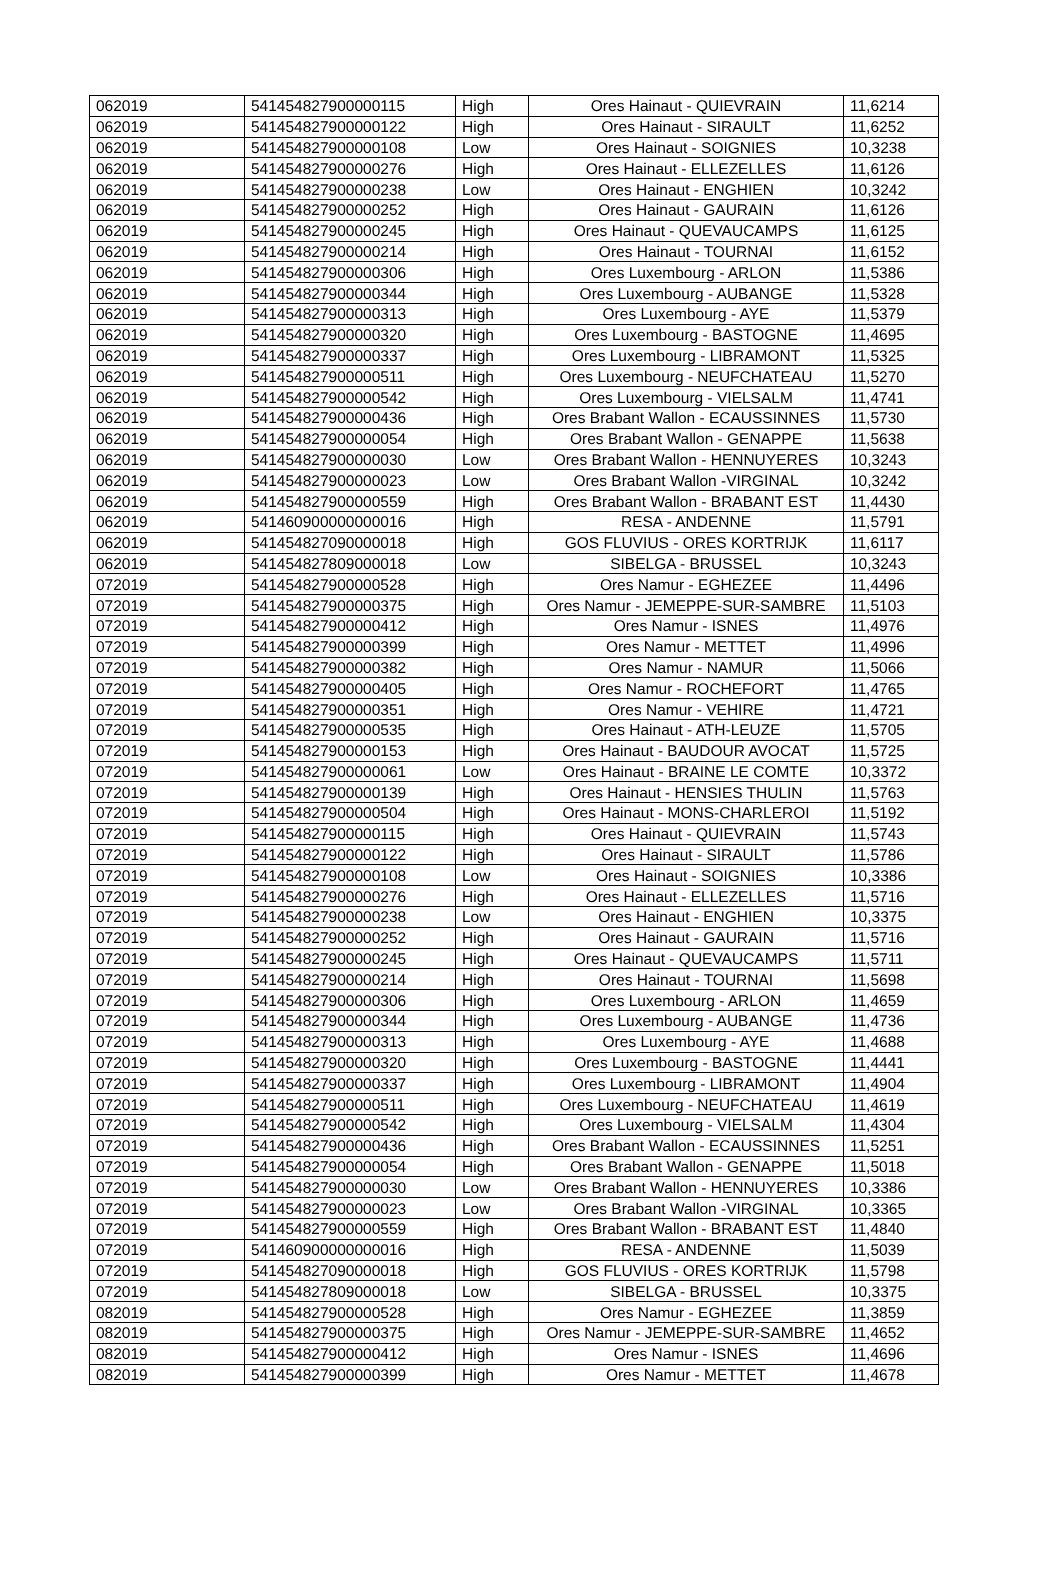| 062019 | 541454827900000115 | High | Ores Hainaut - QUIEVRAIN | 11,6214 |
| 062019 | 541454827900000122 | High | Ores Hainaut - SIRAULT | 11,6252 |
| 062019 | 541454827900000108 | Low | Ores Hainaut - SOIGNIES | 10,3238 |
| 062019 | 541454827900000276 | High | Ores Hainaut - ELLEZELLES | 11,6126 |
| 062019 | 541454827900000238 | Low | Ores Hainaut - ENGHIEN | 10,3242 |
| 062019 | 541454827900000252 | High | Ores Hainaut - GAURAIN | 11,6126 |
| 062019 | 541454827900000245 | High | Ores Hainaut - QUEVAUCAMPS | 11,6125 |
| 062019 | 541454827900000214 | High | Ores Hainaut - TOURNAI | 11,6152 |
| 062019 | 541454827900000306 | High | Ores Luxembourg - ARLON | 11,5386 |
| 062019 | 541454827900000344 | High | Ores Luxembourg - AUBANGE | 11,5328 |
| 062019 | 541454827900000313 | High | Ores Luxembourg - AYE | 11,5379 |
| 062019 | 541454827900000320 | High | Ores Luxembourg - BASTOGNE | 11,4695 |
| 062019 | 541454827900000337 | High | Ores Luxembourg - LIBRAMONT | 11,5325 |
| 062019 | 541454827900000511 | High | Ores Luxembourg - NEUFCHATEAU | 11,5270 |
| 062019 | 541454827900000542 | High | Ores Luxembourg - VIELSALM | 11,4741 |
| 062019 | 541454827900000436 | High | Ores Brabant Wallon - ECAUSSINNES | 11,5730 |
| 062019 | 541454827900000054 | High | Ores Brabant Wallon - GENAPPE | 11,5638 |
| 062019 | 541454827900000030 | Low | Ores Brabant Wallon - HENNUYERES | 10,3243 |
| 062019 | 541454827900000023 | Low | Ores Brabant Wallon -VIRGINAL | 10,3242 |
| 062019 | 541454827900000559 | High | Ores Brabant Wallon - BRABANT EST | 11,4430 |
| 062019 | 541460900000000016 | High | RESA - ANDENNE | 11,5791 |
| 062019 | 541454827090000018 | High | GOS FLUVIUS - ORES KORTRIJK | 11,6117 |
| 062019 | 541454827809000018 | Low | SIBELGA - BRUSSEL | 10,3243 |
| 072019 | 541454827900000528 | High | Ores Namur - EGHEZEE | 11,4496 |
| 072019 | 541454827900000375 | High | Ores Namur - JEMEPPE-SUR-SAMBRE | 11,5103 |
| 072019 | 541454827900000412 | High | Ores Namur - ISNES | 11,4976 |
| 072019 | 541454827900000399 | High | Ores Namur - METTET | 11,4996 |
| 072019 | 541454827900000382 | High | Ores Namur - NAMUR | 11,5066 |
| 072019 | 541454827900000405 | High | Ores Namur - ROCHEFORT | 11,4765 |
| 072019 | 541454827900000351 | High | Ores Namur - VEHIRE | 11,4721 |
| 072019 | 541454827900000535 | High | Ores Hainaut - ATH-LEUZE | 11,5705 |
| 072019 | 541454827900000153 | High | Ores Hainaut - BAUDOUR AVOCAT | 11,5725 |
| 072019 | 541454827900000061 | Low | Ores Hainaut - BRAINE LE COMTE | 10,3372 |
| 072019 | 541454827900000139 | High | Ores Hainaut - HENSIES THULIN | 11,5763 |
| 072019 | 541454827900000504 | High | Ores Hainaut - MONS-CHARLEROI | 11,5192 |
| 072019 | 541454827900000115 | High | Ores Hainaut - QUIEVRAIN | 11,5743 |
| 072019 | 541454827900000122 | High | Ores Hainaut - SIRAULT | 11,5786 |
| 072019 | 541454827900000108 | Low | Ores Hainaut - SOIGNIES | 10,3386 |
| 072019 | 541454827900000276 | High | Ores Hainaut - ELLEZELLES | 11,5716 |
| 072019 | 541454827900000238 | Low | Ores Hainaut - ENGHIEN | 10,3375 |
| 072019 | 541454827900000252 | High | Ores Hainaut - GAURAIN | 11,5716 |
| 072019 | 541454827900000245 | High | Ores Hainaut - QUEVAUCAMPS | 11,5711 |
| 072019 | 541454827900000214 | High | Ores Hainaut - TOURNAI | 11,5698 |
| 072019 | 541454827900000306 | High | Ores Luxembourg - ARLON | 11,4659 |
| 072019 | 541454827900000344 | High | Ores Luxembourg - AUBANGE | 11,4736 |
| 072019 | 541454827900000313 | High | Ores Luxembourg - AYE | 11,4688 |
| 072019 | 541454827900000320 | High | Ores Luxembourg - BASTOGNE | 11,4441 |
| 072019 | 541454827900000337 | High | Ores Luxembourg - LIBRAMONT | 11,4904 |
| 072019 | 541454827900000511 | High | Ores Luxembourg - NEUFCHATEAU | 11,4619 |
| 072019 | 541454827900000542 | High | Ores Luxembourg - VIELSALM | 11,4304 |
| 072019 | 541454827900000436 | High | Ores Brabant Wallon - ECAUSSINNES | 11,5251 |
| 072019 | 541454827900000054 | High | Ores Brabant Wallon - GENAPPE | 11,5018 |
| 072019 | 541454827900000030 | Low | Ores Brabant Wallon - HENNUYERES | 10,3386 |
| 072019 | 541454827900000023 | Low | Ores Brabant Wallon -VIRGINAL | 10,3365 |
| 072019 | 541454827900000559 | High | Ores Brabant Wallon - BRABANT EST | 11,4840 |
| 072019 | 541460900000000016 | High | RESA - ANDENNE | 11,5039 |
| 072019 | 541454827090000018 | High | GOS FLUVIUS - ORES KORTRIJK | 11,5798 |
| 072019 | 541454827809000018 | Low | SIBELGA - BRUSSEL | 10,3375 |
| 082019 | 541454827900000528 | High | Ores Namur - EGHEZEE | 11,3859 |
| 082019 | 541454827900000375 | High | Ores Namur - JEMEPPE-SUR-SAMBRE | 11,4652 |
| 082019 | 541454827900000412 | High | Ores Namur - ISNES | 11,4696 |
| 082019 | 541454827900000399 | High | Ores Namur - METTET | 11,4678 |